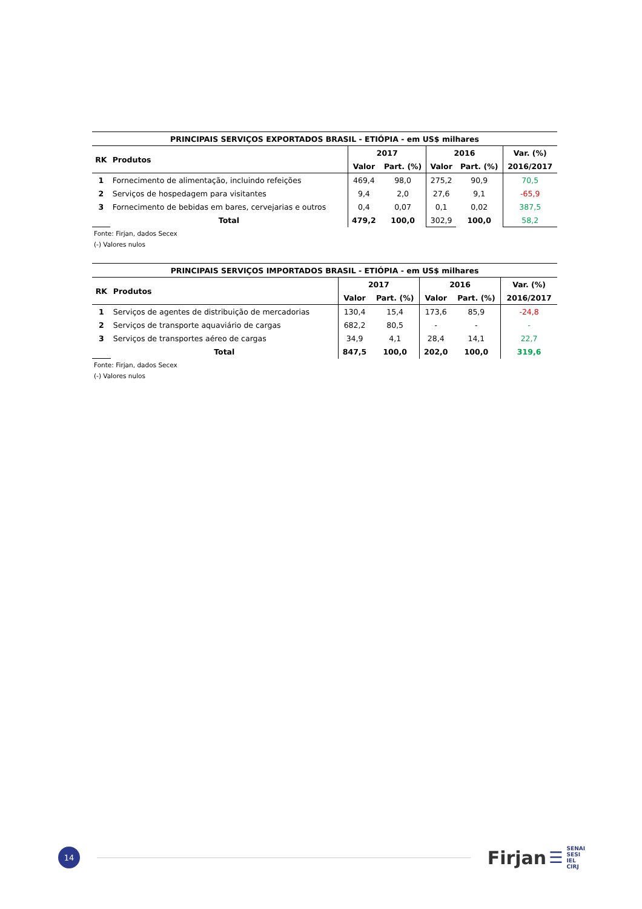| PRINCIPAIS SERVIÇOS EXPORTADOS BRASIL - ETIÓPIA - em US$ milhares | | | | | | |
| --- | --- | --- | --- | --- | --- | --- |
| RK | Produtos | 2017 | | 2016 | | Var. (%) |
| | | Valor | Part. (%) | Valor | Part. (%) | 2016/2017 |
| 1 | Fornecimento de alimentação, incluindo refeições | 469,4 | 98,0 | 275,2 | 90,9 | 70,5 |
| 2 | Serviços de hospedagem para visitantes | 9,4 | 2,0 | 27,6 | 9,1 | -65,9 |
| 3 | Fornecimento de bebidas em bares, cervejarias e outros | 0,4 | 0,07 | 0,1 | 0,02 | 387,5 |
| | Total | 479,2 | 100,0 | 302,9 | 100,0 | 58,2 |
Fonte: Firjan, dados Secex
(-) Valores nulos
| PRINCIPAIS SERVIÇOS IMPORTADOS BRASIL - ETIÓPIA - em US$ milhares | | | | | | |
| --- | --- | --- | --- | --- | --- | --- |
| RK | Produtos | 2017 | | 2016 | | Var. (%) |
| | | Valor | Part. (%) | Valor | Part. (%) | 2016/2017 |
| 1 | Serviços de agentes de distribuição de mercadorias | 130,4 | 15,4 | 173,6 | 85,9 | -24,8 |
| 2 | Serviços de transporte aquaviário de cargas | 682,2 | 80,5 | - | - | - |
| 3 | Serviços de transportes aéreo de cargas | 34,9 | 4,1 | 28,4 | 14,1 | 22,7 |
| | Total | 847,5 | 100,0 | 202,0 | 100,0 | 319,6 |
Fonte: Firjan, dados Secex
(-) Valores nulos
14
Firjan
☰
SENAI
SESI
IEL
CIRJ